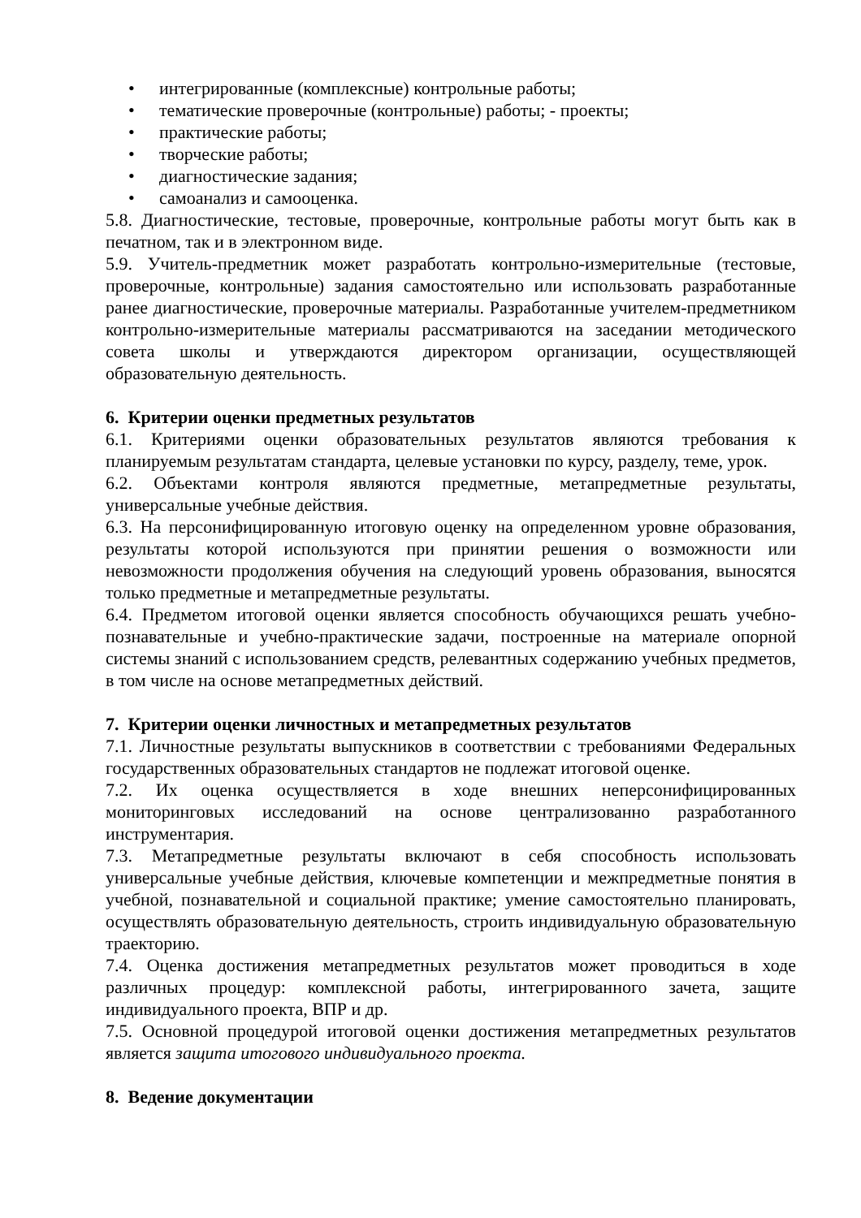• интегрированные (комплексные) контрольные работы;
• тематические проверочные (контрольные) работы; - проекты;
• практические работы;
• творческие работы;
• диагностические задания;
• самоанализ и самооценка.
5.8. Диагностические, тестовые, проверочные, контрольные работы могут быть как в печатном, так и в электронном виде.
5.9. Учитель-предметник может разработать контрольно-измерительные (тестовые, проверочные, контрольные) задания самостоятельно или использовать разработанные ранее диагностические, проверочные материалы. Разработанные учителем-предметником контрольно-измерительные материалы рассматриваются на заседании методического совета школы и утверждаются директором организации, осуществляющей образовательную деятельность.
6. Критерии оценки предметных результатов
6.1. Критериями оценки образовательных результатов являются требования к планируемым результатам стандарта, целевые установки по курсу, разделу, теме, урок.
6.2. Объектами контроля являются предметные, метапредметные результаты, универсальные учебные действия.
6.3. На персонифицированную итоговую оценку на определенном уровне образования, результаты которой используются при принятии решения о возможности или невозможности продолжения обучения на следующий уровень образования, выносятся только предметные и метапредметные результаты.
6.4. Предметом итоговой оценки является способность обучающихся решать учебно-познавательные и учебно-практические задачи, построенные на материале опорной системы знаний с использованием средств, релевантных содержанию учебных предметов, в том числе на основе метапредметных действий.
7. Критерии оценки личностных и метапредметных результатов
7.1. Личностные результаты выпускников в соответствии с требованиями Федеральных государственных образовательных стандартов не подлежат итоговой оценке.
7.2. Их оценка осуществляется в ходе внешних неперсонифицированных мониторинговых исследований на основе централизованно разработанного инструментария.
7.3. Метапредметные результаты включают в себя способность использовать универсальные учебные действия, ключевые компетенции и межпредметные понятия в учебной, познавательной и социальной практике; умение самостоятельно планировать, осуществлять образовательную деятельность, строить индивидуальную образовательную траекторию.
7.4. Оценка достижения метапредметных результатов может проводиться в ходе различных процедур: комплексной работы, интегрированного зачета, защите индивидуального проекта, ВПР и др.
7.5. Основной процедурой итоговой оценки достижения метапредметных результатов является защита итогового индивидуального проекта.
8. Ведение документации